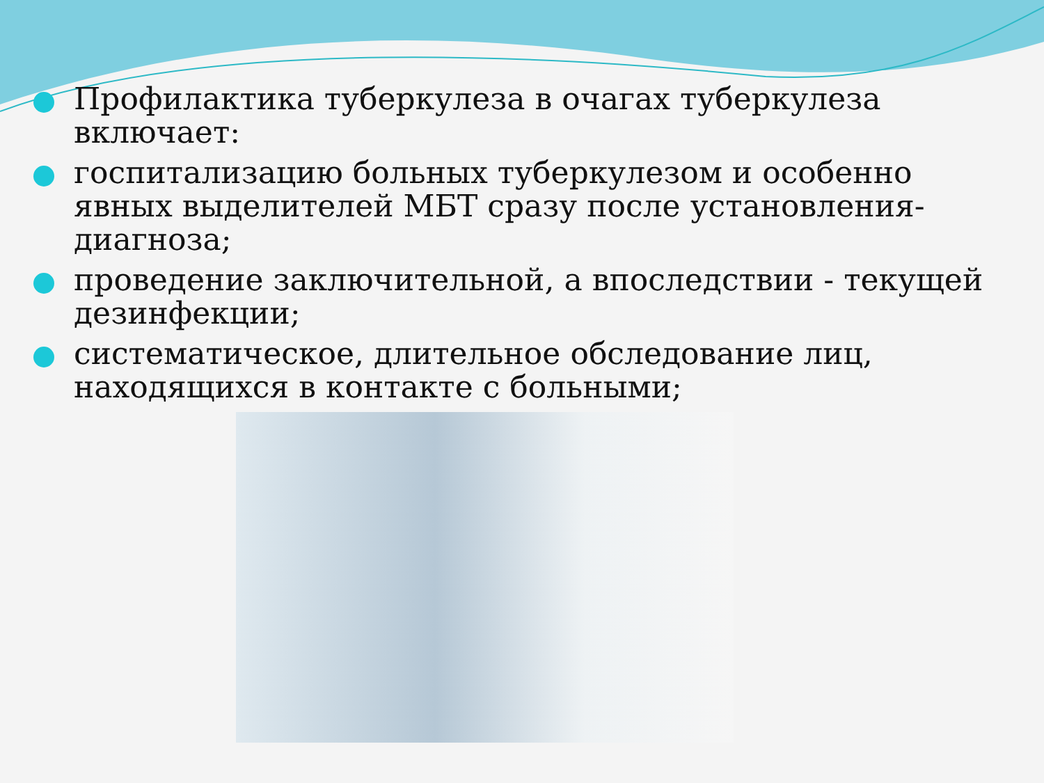Профилактика туберкулеза в очагах туберкулеза включает:
госпитализацию больных туберкулезом и особенно явных выделителей МБТ сразу после установления-диагноза;
проведение заключительной, а впоследствии - текущей дезинфекции;
систематическое, длительное обследование лиц, находящихся в контакте с больными;